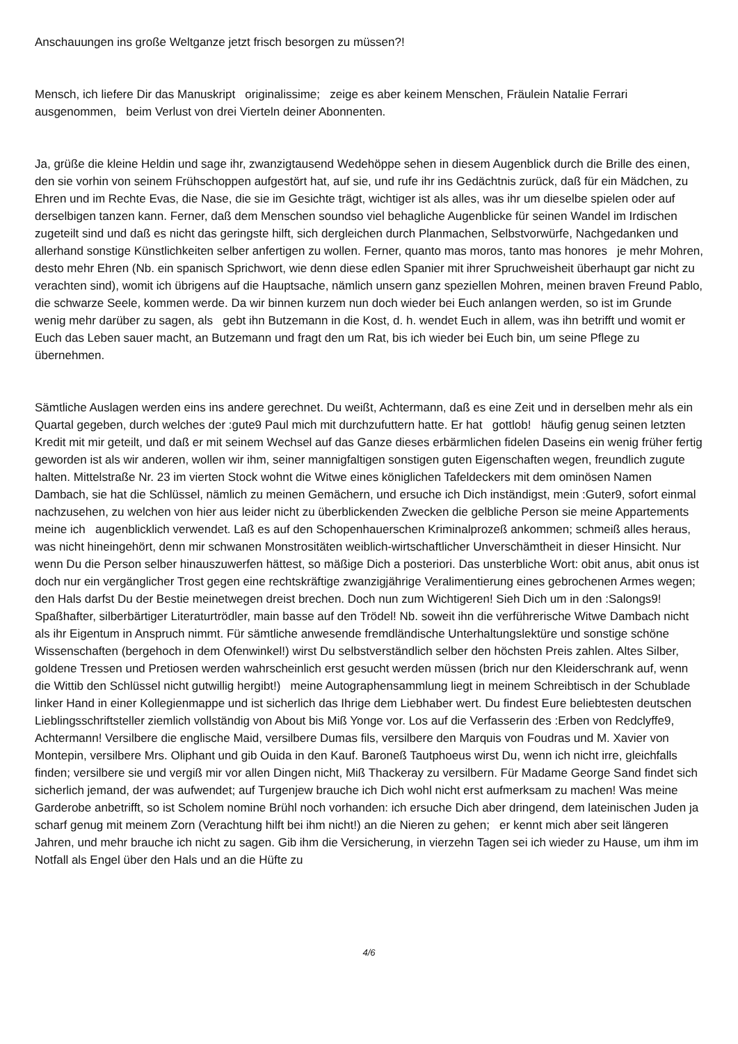Anschauungen ins große Weltganze jetzt frisch besorgen zu müssen?!
Mensch, ich liefere Dir das Manuskript originalissime; zeige es aber keinem Menschen, Fräulein Natalie Ferrari ausgenommen, beim Verlust von drei Vierteln deiner Abonnenten.
Ja, grüße die kleine Heldin und sage ihr, zwanzigtausend Wedehöppe sehen in diesem Augenblick durch die Brille des einen, den sie vorhin von seinem Frühschoppen aufgestört hat, auf sie, und rufe ihr ins Gedächtnis zurück, daß für ein Mädchen, zu Ehren und im Rechte Evas, die Nase, die sie im Gesichte trägt, wichtiger ist als alles, was ihr um dieselbe spielen oder auf derselbigen tanzen kann. Ferner, daß dem Menschen soundso viel behagliche Augenblicke für seinen Wandel im Irdischen zugeteilt sind und daß es nicht das geringste hilft, sich dergleichen durch Planmachen, Selbstvorwürfe, Nachgedanken und allerhand sonstige Künstlichkeiten selber anfertigen zu wollen. Ferner, quanto mas moros, tanto mas honores je mehr Mohren, desto mehr Ehren (Nb. ein spanisch Sprichwort, wie denn diese edlen Spanier mit ihrer Spruchweisheit überhaupt gar nicht zu verachten sind), womit ich übrigens auf die Hauptsache, nämlich unsern ganz speziellen Mohren, meinen braven Freund Pablo, die schwarze Seele, kommen werde. Da wir binnen kurzem nun doch wieder bei Euch anlangen werden, so ist im Grunde wenig mehr darüber zu sagen, als gebt ihn Butzemann in die Kost, d. h. wendet Euch in allem, was ihn betrifft und womit er Euch das Leben sauer macht, an Butzemann und fragt den um Rat, bis ich wieder bei Euch bin, um seine Pflege zu übernehmen.
Sämtliche Auslagen werden eins ins andere gerechnet. Du weißt, Achtermann, daß es eine Zeit und in derselben mehr als ein Quartal gegeben, durch welches der :gute9 Paul mich mit durchzufuttern hatte. Er hat gottlob! häufig genug seinen letzten Kredit mit mir geteilt, und daß er mit seinem Wechsel auf das Ganze dieses erbärmlichen fidelen Daseins ein wenig früher fertig geworden ist als wir anderen, wollen wir ihm, seiner mannigfaltigen sonstigen guten Eigenschaften wegen, freundlich zugute halten. Mittelstraße Nr. 23 im vierten Stock wohnt die Witwe eines königlichen Tafeldeckers mit dem ominösen Namen Dambach, sie hat die Schlüssel, nämlich zu meinen Gemächern, und ersuche ich Dich inständigst, mein :Guter9, sofort einmal nachzusehen, zu welchen von hier aus leider nicht zu überblickenden Zwecken die gelbliche Person sie meine Appartements meine ich augenblicklich verwendet. Laß es auf den Schopenhauerschen Kriminalprozeß ankommen; schmeiß alles heraus, was nicht hineingehört, denn mir schwanen Monstrositäten weiblich-wirtschaftlicher Unverschämtheit in dieser Hinsicht. Nur wenn Du die Person selber hinauszuwerfen hättest, so mäßige Dich a posteriori. Das unsterbliche Wort: obit anus, abit onus ist doch nur ein vergänglicher Trost gegen eine rechtskräftige zwanzigjährige Veralimentierung eines gebrochenen Armes wegen; den Hals darfst Du der Bestie meinetwegen dreist brechen. Doch nun zum Wichtigeren! Sieh Dich um in den :Salongs9! Spaßhafter, silberbärtiger Literaturtrödler, main basse auf den Trödel! Nb. soweit ihn die verführerische Witwe Dambach nicht als ihr Eigentum in Anspruch nimmt. Für sämtliche anwesende fremdländische Unterhaltungslektüre und sonstige schöne Wissenschaften (bergehoch in dem Ofenwinkel!) wirst Du selbstverständlich selber den höchsten Preis zahlen. Altes Silber, goldene Tressen und Pretiosen werden wahrscheinlich erst gesucht werden müssen (brich nur den Kleiderschrank auf, wenn die Wittib den Schlüssel nicht gutwillig hergibt!) meine Autographensammlung liegt in meinem Schreibtisch in der Schublade linker Hand in einer Kollegienmappe und ist sicherlich das Ihrige dem Liebhaber wert. Du findest Eure beliebtesten deutschen Lieblingsschriftsteller ziemlich vollständig von About bis Miß Yonge vor. Los auf die Verfasserin des :Erben von Redclyffe9, Achtermann! Versilbere die englische Maid, versilbere Dumas fils, versilbere den Marquis von Foudras und M. Xavier von Montepin, versilbere Mrs. Oliphant und gib Ouida in den Kauf. Baroneß Tautphoeus wirst Du, wenn ich nicht irre, gleichfalls finden; versilbere sie und vergiß mir vor allen Dingen nicht, Miß Thackeray zu versilbern. Für Madame George Sand findet sich sicherlich jemand, der was aufwendet; auf Turgenjew brauche ich Dich wohl nicht erst aufmerksam zu machen! Was meine Garderobe anbetrifft, so ist Scholem nomine Brühl noch vorhanden: ich ersuche Dich aber dringend, dem lateinischen Juden ja scharf genug mit meinem Zorn (Verachtung hilft bei ihm nicht!) an die Nieren zu gehen; er kennt mich aber seit längeren Jahren, und mehr brauche ich nicht zu sagen. Gib ihm die Versicherung, in vierzehn Tagen sei ich wieder zu Hause, um ihm im Notfall als Engel über den Hals und an die Hüfte zu
4/6